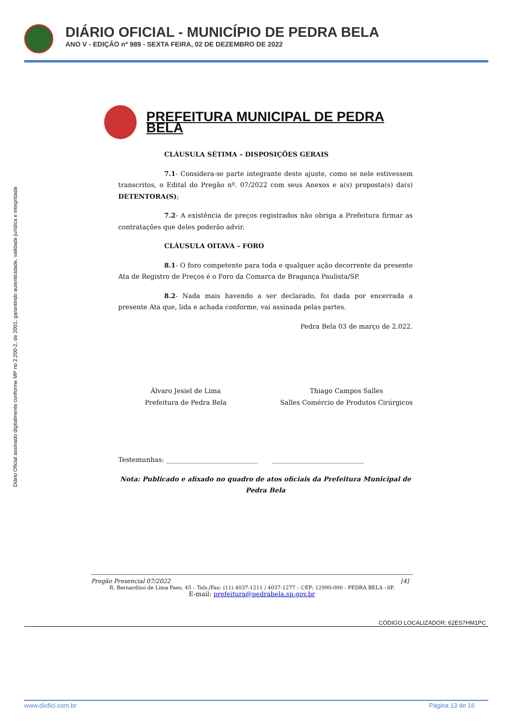DIÁRIO OFICIAL - MUNICÍPIO DE PEDRA BELA
ANO V - EDIÇÃO nº 989 - SEXTA FEIRA, 02 DE DEZEMBRO DE 2022
Diário Oficial assinado digitalmente conforme MP no 2.200-2, de 2001, garantindo autenticidade, validade jurídica e integridade
PREFEITURA MUNICIPAL DE PEDRA BELA
CLÁUSULA SÉTIMA – DISPOSIÇÕES GERAIS
7.1- Considera-se parte integrante deste ajuste, como se nele estivessem transcritos, o Edital do Pregão nº. 07/2022 com seus Anexos e a(s) proposta(s) da(s) DETENTORA(S);
7.2- A existência de preços registrados não obriga a Prefeitura firmar as contratações que deles poderão advir.
CLÁUSULA OITAVA – FORO
8.1- O foro competente para toda e qualquer ação decorrente da presente Ata de Registro de Preços é o Foro da Comarca de Bragança Paulista/SP.
8.2- Nada mais havendo a ser declarado, foi dada por encerrada a presente Ata que, lida e achada conforme, vai assinada pelas partes.
Pedra Bela 03 de março de 2.022.
Álvaro Jesiel de Lima
Prefeitura de Pedra Bela
Thiago Campos Salles
Salles Comércio de Produtos Cirúrgicos
Testemunhas: ____________________________ ____________________________
Nota: Publicado e afixado no quadro de atos oficiais da Prefeitura Municipal de Pedra Bela
Pregão Presencial 07/2022 [4]
R. Bernardino de Lima Paes, 45 – Tels./Fax: (11) 4037-1211 / 4037-1277 – CEP: 12990-000 - PEDRA BELA –SP.
E-mail: prefeitura@pedrabela.sp.gov.br
CÓDIGO LOCALIZADOR: 62ES7HM1PC
www.diofici.com.br Página 13 de 16